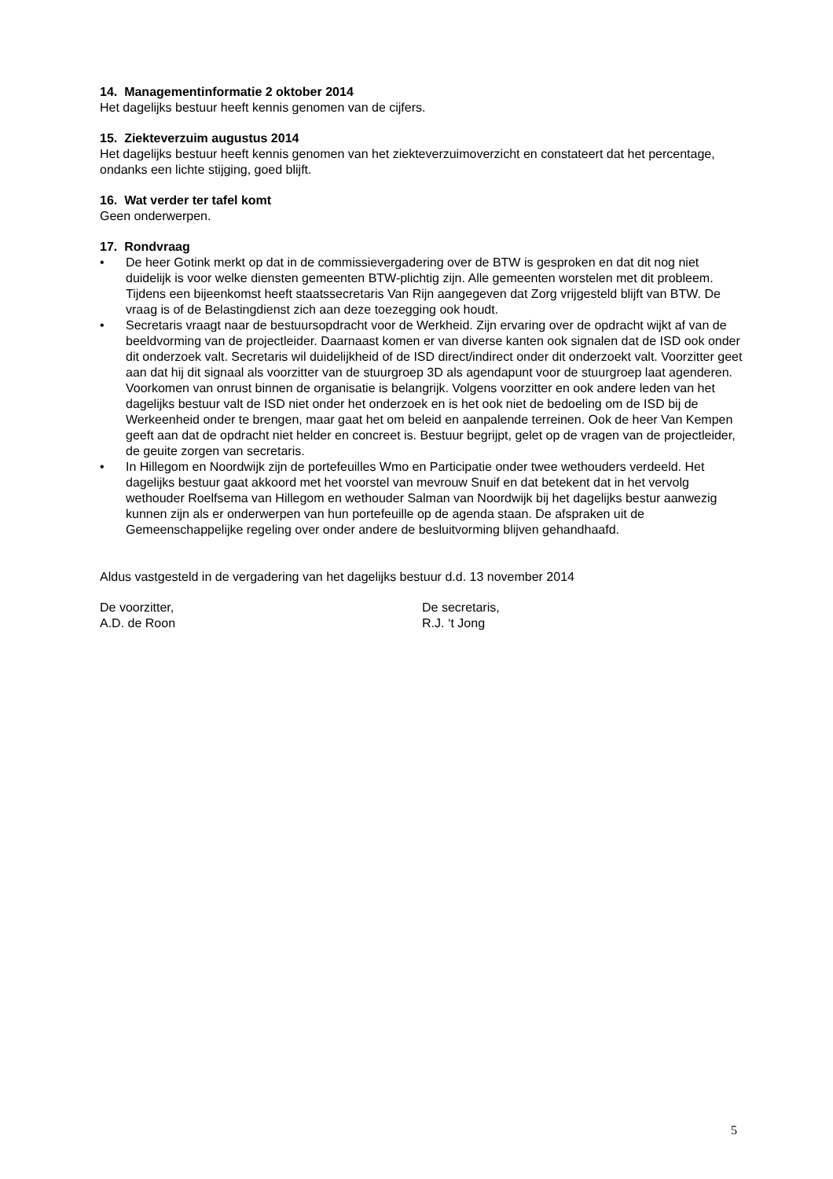14. Managementinformatie 2 oktober 2014
Het dagelijks bestuur heeft kennis genomen van de cijfers.
15. Ziekteverzuim augustus 2014
Het dagelijks bestuur heeft kennis genomen van het ziekteverzuimoverzicht en constateert dat het percentage, ondanks een lichte stijging, goed blijft.
16. Wat verder ter tafel komt
Geen onderwerpen.
17. Rondvraag
• De heer Gotink merkt op dat in de commissievergadering over de BTW is gesproken en dat dit nog niet duidelijk is voor welke diensten gemeenten BTW-plichtig zijn. Alle gemeenten worstelen met dit probleem. Tijdens een bijeenkomst heeft staatssecretaris Van Rijn aangegeven dat Zorg vrijgesteld blijft van BTW. De vraag is of de Belastingdienst zich aan deze toezegging ook houdt.
• Secretaris vraagt naar de bestuursopdracht voor de Werkheid. Zijn ervaring over de opdracht wijkt af van de beeldvorming van de projectleider. Daarnaast komen er van diverse kanten ook signalen dat de ISD ook onder dit onderzoek valt. Secretaris wil duidelijkheid of de ISD direct/indirect onder dit onderzoekt valt. Voorzitter geet aan dat hij dit signaal als voorzitter van de stuurgroep 3D als agendapunt voor de stuurgroep laat agenderen. Voorkomen van onrust binnen de organisatie is belangrijk. Volgens voorzitter en ook andere leden van het dagelijks bestuur valt de ISD niet onder het onderzoek en is het ook niet de bedoeling om de ISD bij de Werkeenheid onder te brengen, maar gaat het om beleid en aanpalende terreinen. Ook de heer Van Kempen geeft aan dat de opdracht niet helder en concreet is. Bestuur begrijpt, gelet op de vragen van de projectleider, de geuite zorgen van secretaris.
• In Hillegom en Noordwijk zijn de portefeuilles Wmo en Participatie onder twee wethouders verdeeld. Het dagelijks bestuur gaat akkoord met het voorstel van mevrouw Snuif en dat betekent dat in het vervolg wethouder Roelfsema van Hillegom en wethouder Salman van Noordwijk bij het dagelijks bestur aanwezig kunnen zijn als er onderwerpen van hun portefeuille op de agenda staan. De afspraken uit de Gemeenschappelijke regeling over onder andere de besluitvorming blijven gehandhaafd.
Aldus vastgesteld in de vergadering van het dagelijks bestuur d.d. 13 november 2014
De voorzitter,
A.D. de Roon
De secretaris,
R.J. ‘t Jong
5